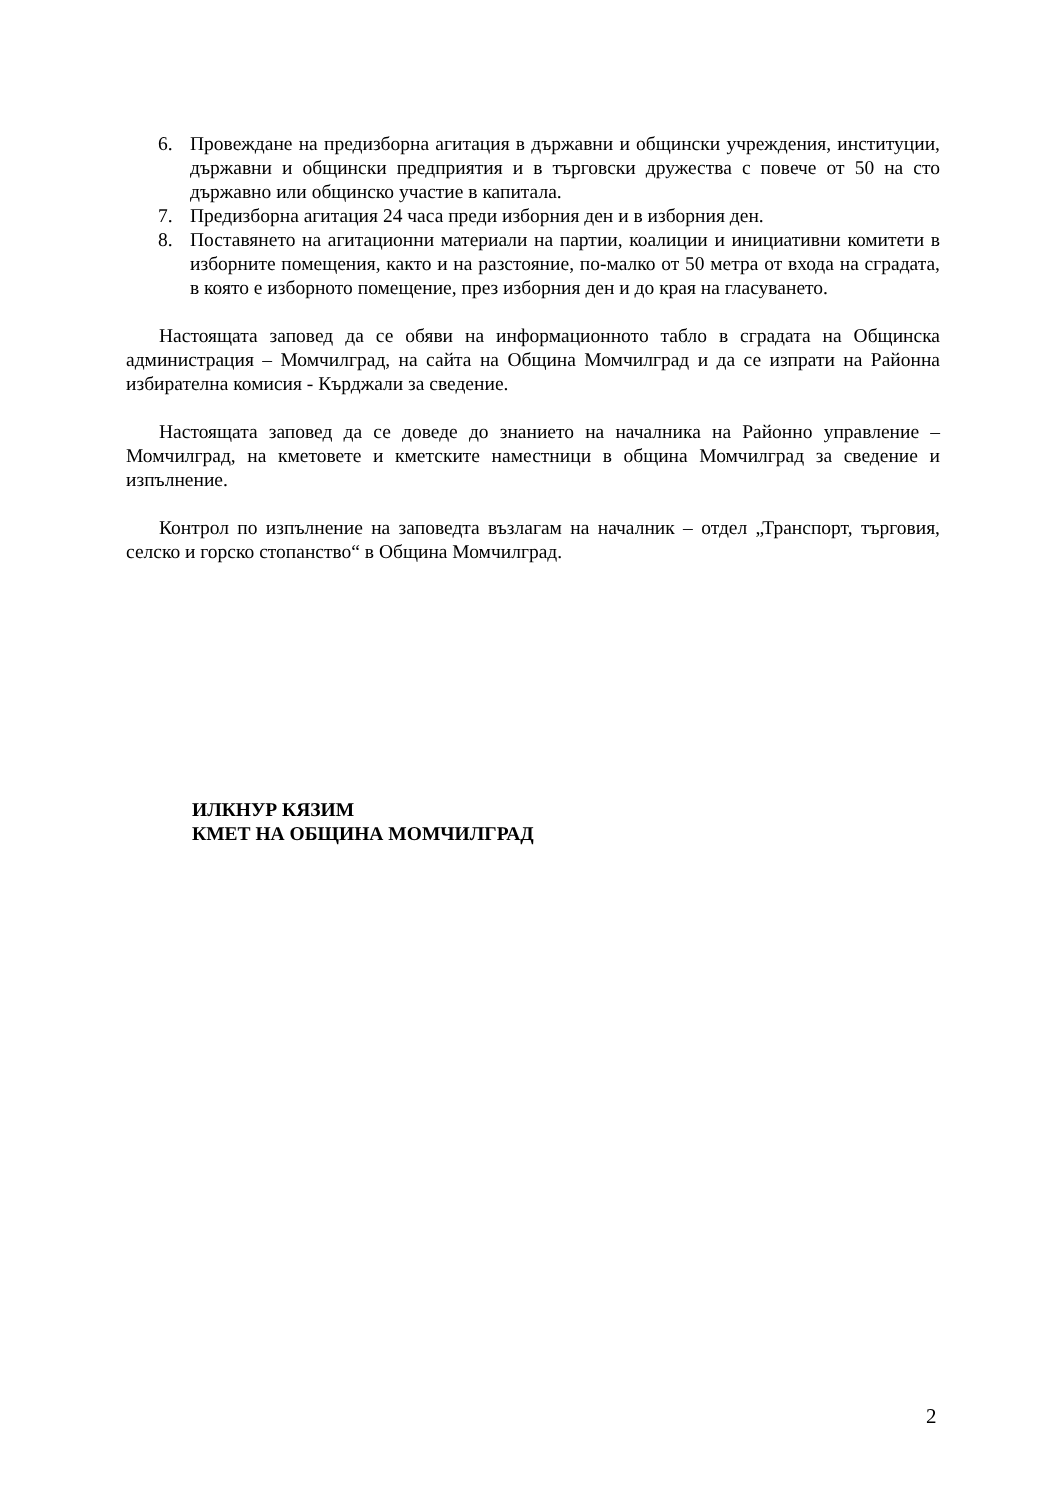6. Провеждане на предизборна агитация в държавни и общински учреждения, институции, държавни и общински предприятия и в търговски дружества с повече от 50 на сто държавно или общинско участие в капитала.
7. Предизборна агитация 24 часа преди изборния ден и в изборния ден.
8. Поставянето на агитационни материали на партии, коалиции и инициативни комитети в изборните помещения, както и на разстояние, по-малко от 50 метра от входа на сградата, в която е изборното помещение, през изборния ден и до края на гласуването.
Настоящата заповед да се обяви на информационното табло в сградата на Общинска администрация – Момчилград, на сайта на Община Момчилград и да се изпрати на Районна избирателна комисия - Кърджали за сведение.
Настоящата заповед да се доведе до знанието на началника на Районно управление – Момчилград, на кметовете и кметските наместници в община Момчилград за сведение и изпълнение.
Контрол по изпълнение на заповедта възлагам на началник – отдел „Транспорт, търговия, селско и горско стопанство“ в Община Момчилград.
ИЛКНУР КЯЗИМ
КМЕТ НА ОБЩИНА МОМЧИЛГРАД
2